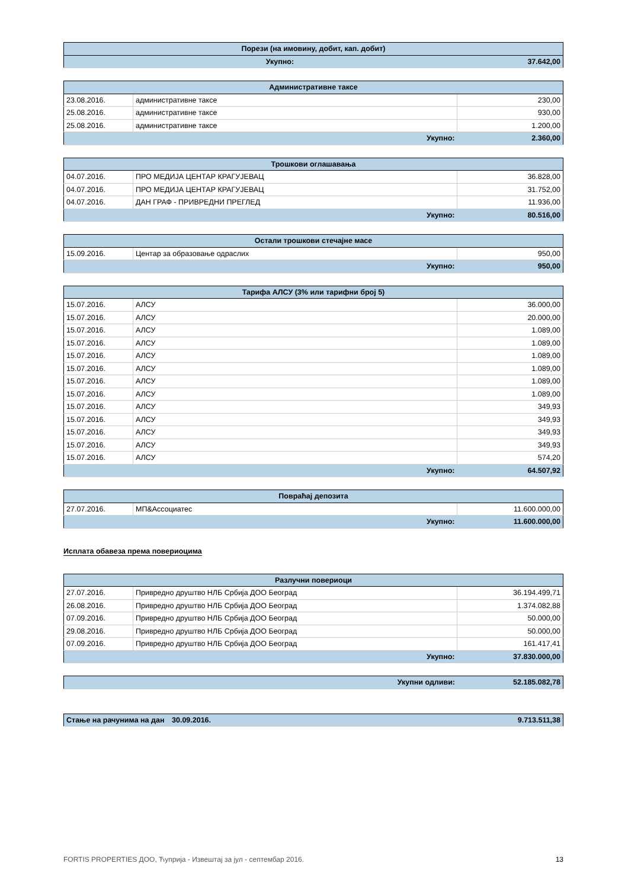| Порези (на имовину, добит, кап. добит) | |
| --- | --- |
| Укупно: | 37.642,00 |
| Административне таксе | | |
| --- | --- | --- |
| 23.08.2016. | административне таксе | 230,00 |
| 25.08.2016. | административне таксе | 930,00 |
| 25.08.2016. | административне таксе | 1.200,00 |
| Укупно: | | 2.360,00 |
| Трошкови оглашавања | | |
| --- | --- | --- |
| 04.07.2016. | ПРО МЕДИЈА ЦЕНТАР КРАГУЈЕВАЦ | 36.828,00 |
| 04.07.2016. | ПРО МЕДИЈА ЦЕНТАР КРАГУЈЕВАЦ | 31.752,00 |
| 04.07.2016. | ДАН ГРАФ - ПРИВРЕДНИ ПРЕГЛЕД | 11.936,00 |
| Укупно: | | 80.516,00 |
| Остали трошкови стечајне масе | | |
| --- | --- | --- |
| 15.09.2016. | Центар за образовање одраслих | 950,00 |
| Укупно: | | 950,00 |
| Тарифа АЛСУ (3% или тарифни број 5) | | |
| --- | --- | --- |
| 15.07.2016. | АЛСУ | 36.000,00 |
| 15.07.2016. | АЛСУ | 20.000,00 |
| 15.07.2016. | АЛСУ | 1.089,00 |
| 15.07.2016. | АЛСУ | 1.089,00 |
| 15.07.2016. | АЛСУ | 1.089,00 |
| 15.07.2016. | АЛСУ | 1.089,00 |
| 15.07.2016. | АЛСУ | 1.089,00 |
| 15.07.2016. | АЛСУ | 1.089,00 |
| 15.07.2016. | АЛСУ | 349,93 |
| 15.07.2016. | АЛСУ | 349,93 |
| 15.07.2016. | АЛСУ | 349,93 |
| 15.07.2016. | АЛСУ | 349,93 |
| 15.07.2016. | АЛСУ | 574,20 |
| Укупно: | | 64.507,92 |
| Повраћај депозита | | |
| --- | --- | --- |
| 27.07.2016. | МП&Ассоциатес | 11.600.000,00 |
| Укупно: | | 11.600.000,00 |
Исплата обавеза према повериоцима
| Разлучни повериоци | | |
| --- | --- | --- |
| 27.07.2016. | Привредно друштво НЛБ Србија ДОО Београд | 36.194.499,71 |
| 26.08.2016. | Привредно друштво НЛБ Србија ДОО Београд | 1.374.082,88 |
| 07.09.2016. | Привредно друштво НЛБ Србија ДОО Београд | 50.000,00 |
| 29.08.2016. | Привредно друштво НЛБ Србија ДОО Београд | 50.000,00 |
| 07.09.2016. | Привредно друштво НЛБ Србија ДОО Београд | 161.417,41 |
| Укупно: | | 37.830.000,00 |
| Укупни одливи: | 52.185.082,78 |
| Стање на рачунима на дан | 30.09.2016. | 9.713.511,38 |
FORTIS PROPERTIES ДОО, Ћуприја - Извештај за јул - септембар 2016. 13